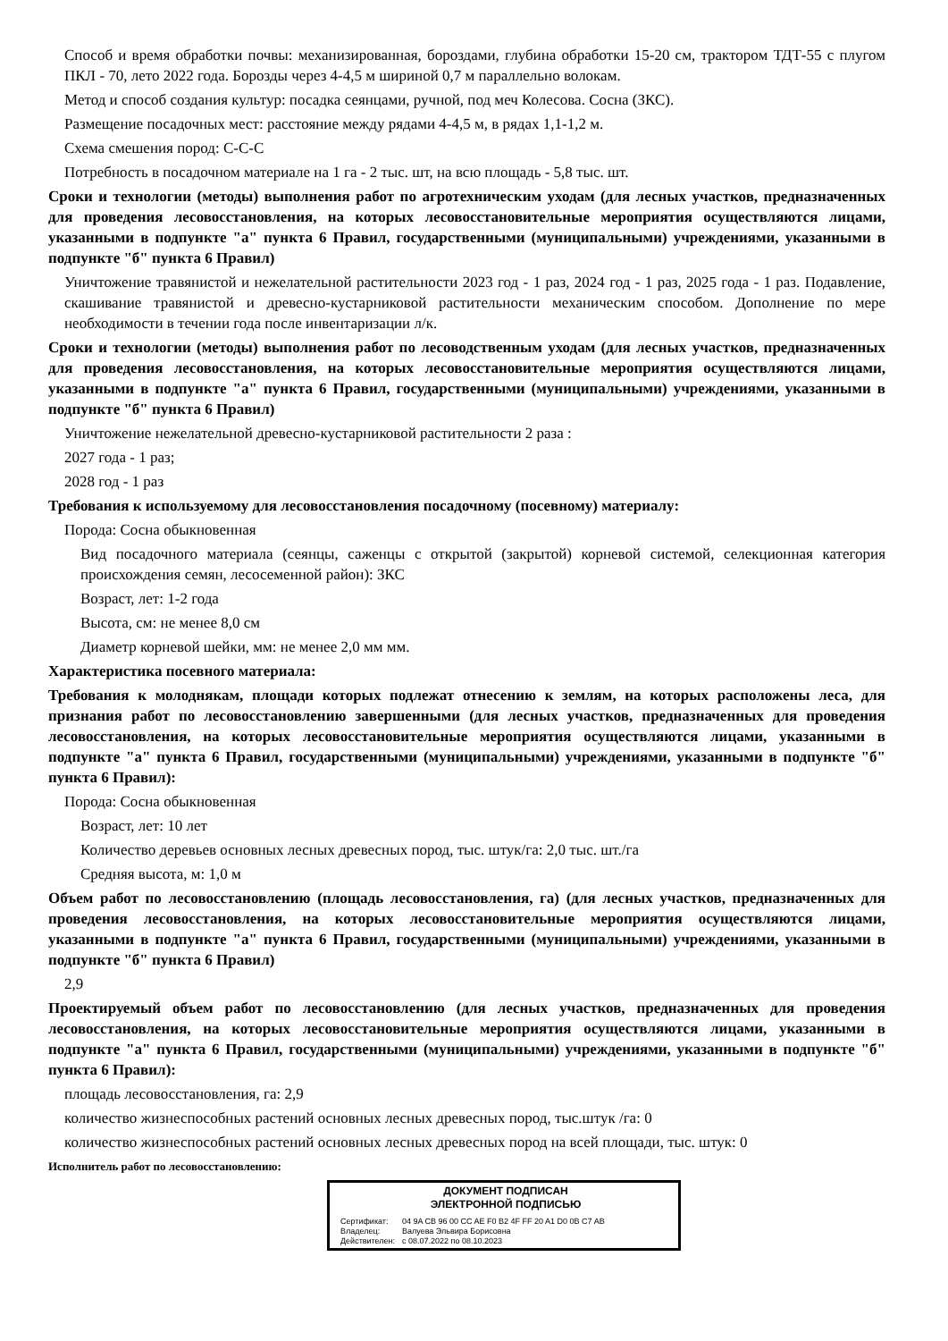Способ и время обработки почвы: механизированная, бороздами, глубина обработки 15-20 см, трактором ТДТ-55 с плугом ПКЛ - 70, лето 2022 года. Борозды через 4-4,5 м шириной 0,7 м параллельно волокам.
Метод и способ создания культур: посадка сеянцами, ручной, под меч Колесова. Сосна (ЗКС).
Размещение посадочных мест: расстояние между рядами 4-4,5 м, в рядах 1,1-1,2 м.
Схема смешения пород: С-С-С
Потребность в посадочном материале на 1 га - 2 тыс. шт, на всю площадь - 5,8 тыс. шт.
Сроки и технологии (методы) выполнения работ по агротехническим уходам (для лесных участков, предназначенных для проведения лесовосстановления, на которых лесовосстановительные мероприятия осуществляются лицами, указанными в подпункте "а" пункта 6 Правил, государственными (муниципальными) учреждениями, указанными в подпункте "б" пункта 6 Правил)
Уничтожение травянистой и нежелательной растительности 2023 год - 1 раз, 2024 год - 1 раз, 2025 года - 1 раз. Подавление, скашивание травянистой и древесно-кустарниковой растительности механическим способом. Дополнение по мере необходимости в течении года после инвентаризации л/к.
Сроки и технологии (методы) выполнения работ по лесоводственным уходам (для лесных участков, предназначенных для проведения лесовосстановления, на которых лесовосстановительные мероприятия осуществляются лицами, указанными в подпункте "а" пункта 6 Правил, государственными (муниципальными) учреждениями, указанными в подпункте "б" пункта 6 Правил)
Уничтожение нежелательной древесно-кустарниковой растительности 2 раза :
2027 года - 1 раз;
2028 год - 1 раз
Требования к используемому для лесовосстановления посадочному (посевному) материалу:
Порода: Сосна обыкновенная
Вид посадочного материала (сеянцы, саженцы с открытой (закрытой) корневой системой, селекционная категория происхождения семян, лесосеменной район): ЗКС
Возраст, лет: 1-2 года
Высота, см: не менее 8,0 см
Диаметр корневой шейки, мм: не менее 2,0 мм мм.
Характеристика посевного материала:
Требования к молоднякам, площади которых подлежат отнесению к землям, на которых расположены леса, для признания работ по лесовосстановлению завершенными (для лесных участков, предназначенных для проведения лесовосстановления, на которых лесовосстановительные мероприятия осуществляются лицами, указанными в подпункте "а" пункта 6 Правил, государственными (муниципальными) учреждениями, указанными в подпункте "б" пункта 6 Правил):
Порода: Сосна обыкновенная
Возраст, лет: 10 лет
Количество деревьев основных лесных древесных пород, тыс. штук/га: 2,0 тыс. шт./га
Средняя высота, м: 1,0 м
Объем работ по лесовосстановлению (площадь лесовосстановления, га) (для лесных участков, предназначенных для проведения лесовосстановления, на которых лесовосстановительные мероприятия осуществляются лицами, указанными в подпункте "а" пункта 6 Правил, государственными (муниципальными) учреждениями, указанными в подпункте "б" пункта 6 Правил)
2,9
Проектируемый объем работ по лесовосстановлению (для лесных участков, предназначенных для проведения лесовосстановления, на которых лесовосстановительные мероприятия осуществляются лицами, указанными в подпункте "а" пункта 6 Правил, государственными (муниципальными) учреждениями, указанными в подпункте "б" пункта 6 Правил):
площадь лесовосстановления, га: 2,9
количество жизнеспособных растений основных лесных древесных пород, тыс.штук /га: 0
количество жизнеспособных растений основных лесных древесных пород на всей площади, тыс. штук: 0
Исполнитель работ по лесовосстановлению:
ДОКУМЕНТ ПОДПИСАН
ЭЛЕКТРОННОЙ ПОДПИСЬЮ
| Сертификат: | 04 9A CB 96 00 CC AE F0 B2 4F FF 20 A1 D0 0B C7 AB |
| Владелец: | Валуева Эльвира Борисовна |
| Действителен: | с 08.07.2022 по 08.10.2023 |